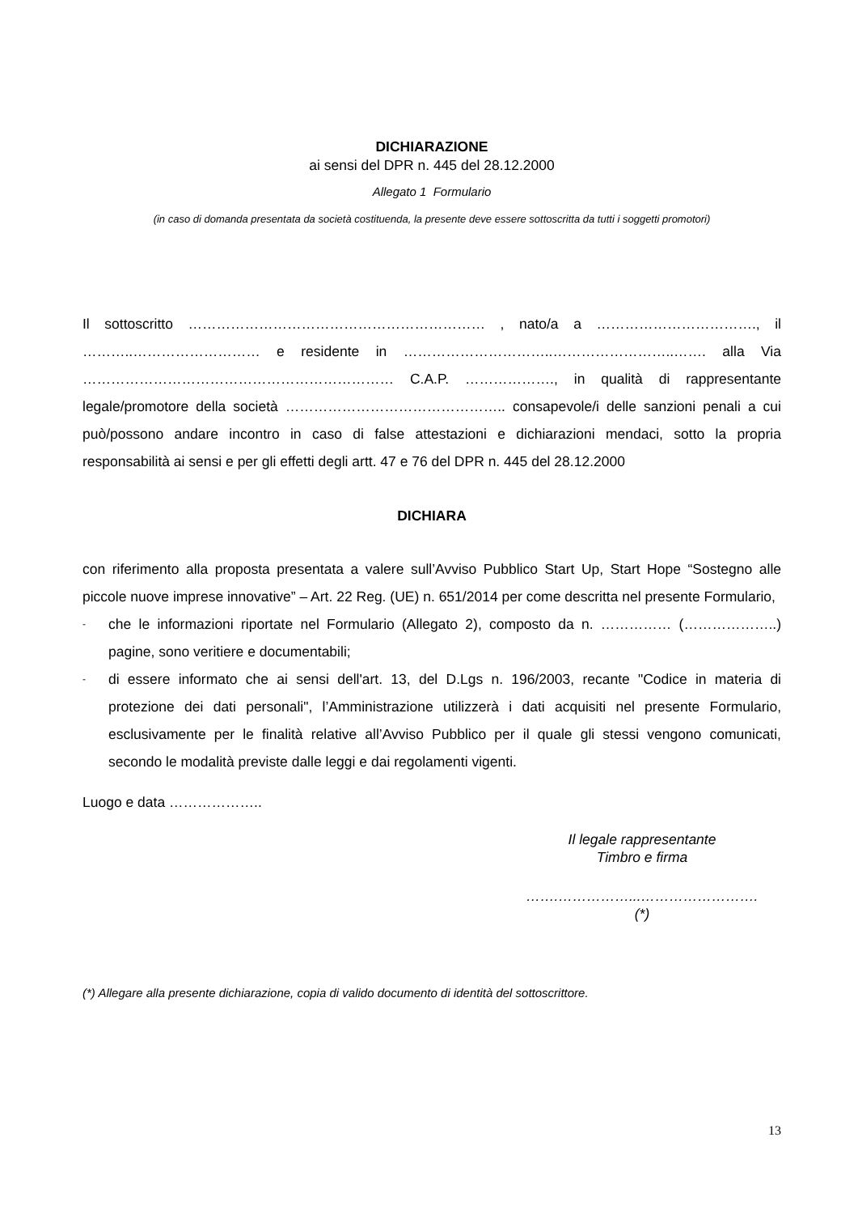DICHIARAZIONE
ai sensi del DPR n. 445 del 28.12.2000
Allegato 1 Formulario
(in caso di domanda presentata da società costituenda, la presente deve essere sottoscritta da tutti i soggetti promotori)
Il sottoscritto ……………………………………………………… , nato/a a ……………………………., il ………..……………………… e residente in …………………………..……………………..……. alla Via ………………………………………………………… C.A.P. ………………., in qualità di rappresentante legale/promotore della società ……………………………………….. consapevole/i delle sanzioni penali a cui può/possono andare incontro in caso di false attestazioni e dichiarazioni mendaci, sotto la propria responsabilità ai sensi e per gli effetti degli artt. 47 e 76 del DPR n. 445 del 28.12.2000
DICHIARA
con riferimento alla proposta presentata a valere sull’Avviso Pubblico Start Up, Start Hope “Sostegno alle piccole nuove imprese innovative” – Art. 22 Reg. (UE) n. 651/2014 per come descritta nel presente Formulario,
- che le informazioni riportate nel Formulario (Allegato 2), composto da n. …………… (………………..) pagine, sono veritiere e documentabili;
- di essere informato che ai sensi dell'art. 13, del D.Lgs n. 196/2003, recante "Codice in materia di protezione dei dati personali", l’Amministrazione utilizzerà i dati acquisiti nel presente Formulario, esclusivamente per le finalità relative all’Avviso Pubblico per il quale gli stessi vengono comunicati, secondo le modalità previste dalle leggi e dai regolamenti vigenti.
Luogo e data ………………..
Il legale rappresentante
Timbro e firma
…….……………...…………………….
(*)
(*) Allegare alla presente dichiarazione, copia di valido documento di identità del sottoscrittore.
13